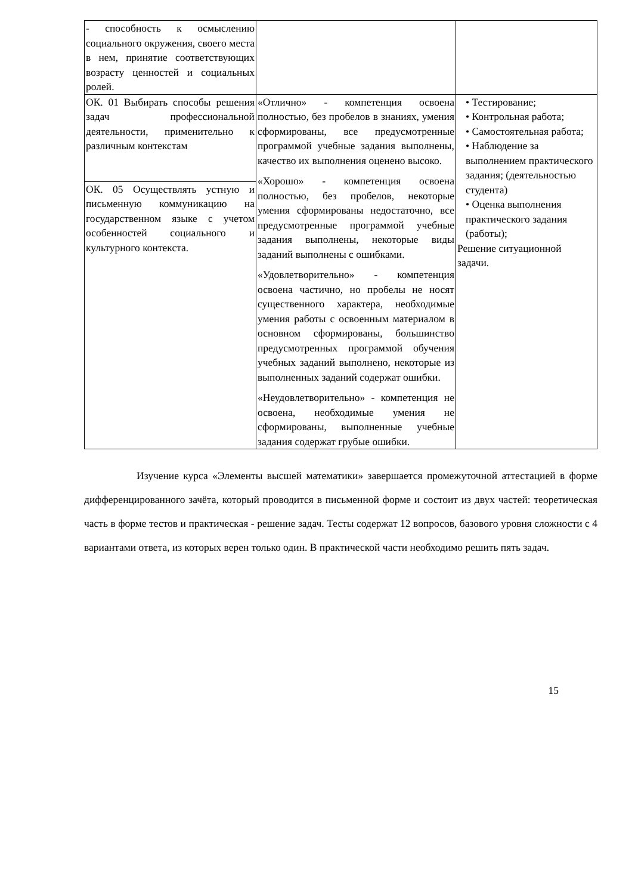| - способность к осмыслению социального окружения, своего места в нем, принятие соответствующих возрасту ценностей и социальных ролей. | | |
| ОК. 01 Выбирать способы решения задач профессиональной деятельности, применительно к различным контекстам | «Отлично» - компетенция освоена полностью, без пробелов в знаниях, умения сформированы, все предусмотренные программой учебные задания выполнены, качество их выполнения оценено высоко. «Хорошо» - компетенция освоена полностью, без пробелов, некоторые умения сформированы недостаточно, все предусмотренные программой учебные задания выполнены, некоторые виды заданий выполнены с ошибками. «Удовлетворительно» - компетенция освоена частично, но пробелы не носят существенного характера, необходимые умения работы с освоенным материалом в основном сформированы, большинство предусмотренных программой обучения учебных заданий выполнено, некоторые из выполненных заданий содержат ошибки. «Неудовлетворительно» - компетенция не освоена, необходимые умения не сформированы, выполненные учебные задания содержат грубые ошибки. | • Тестирование; • Контрольная работа; • Самостоятельная работа; • Наблюдение за выполнением практического задания; (деятельностью студента) • Оценка выполнения практического задания (работы); Решение ситуационной задачи. |
| ОК. 05 Осуществлять устную и письменную коммуникацию на государственном языке с учетом особенностей социального и культурного контекста. | | |
Изучение курса «Элементы высшей математики» завершается промежуточной аттестацией в форме дифференцированного зачёта, который проводится в письменной форме и состоит из двух частей: теоретическая часть в форме тестов и практическая - решение задач. Тесты содержат 12 вопросов, базового уровня сложности с 4 вариантами ответа, из которых верен только один. В практической части необходимо решить пять задач.
15